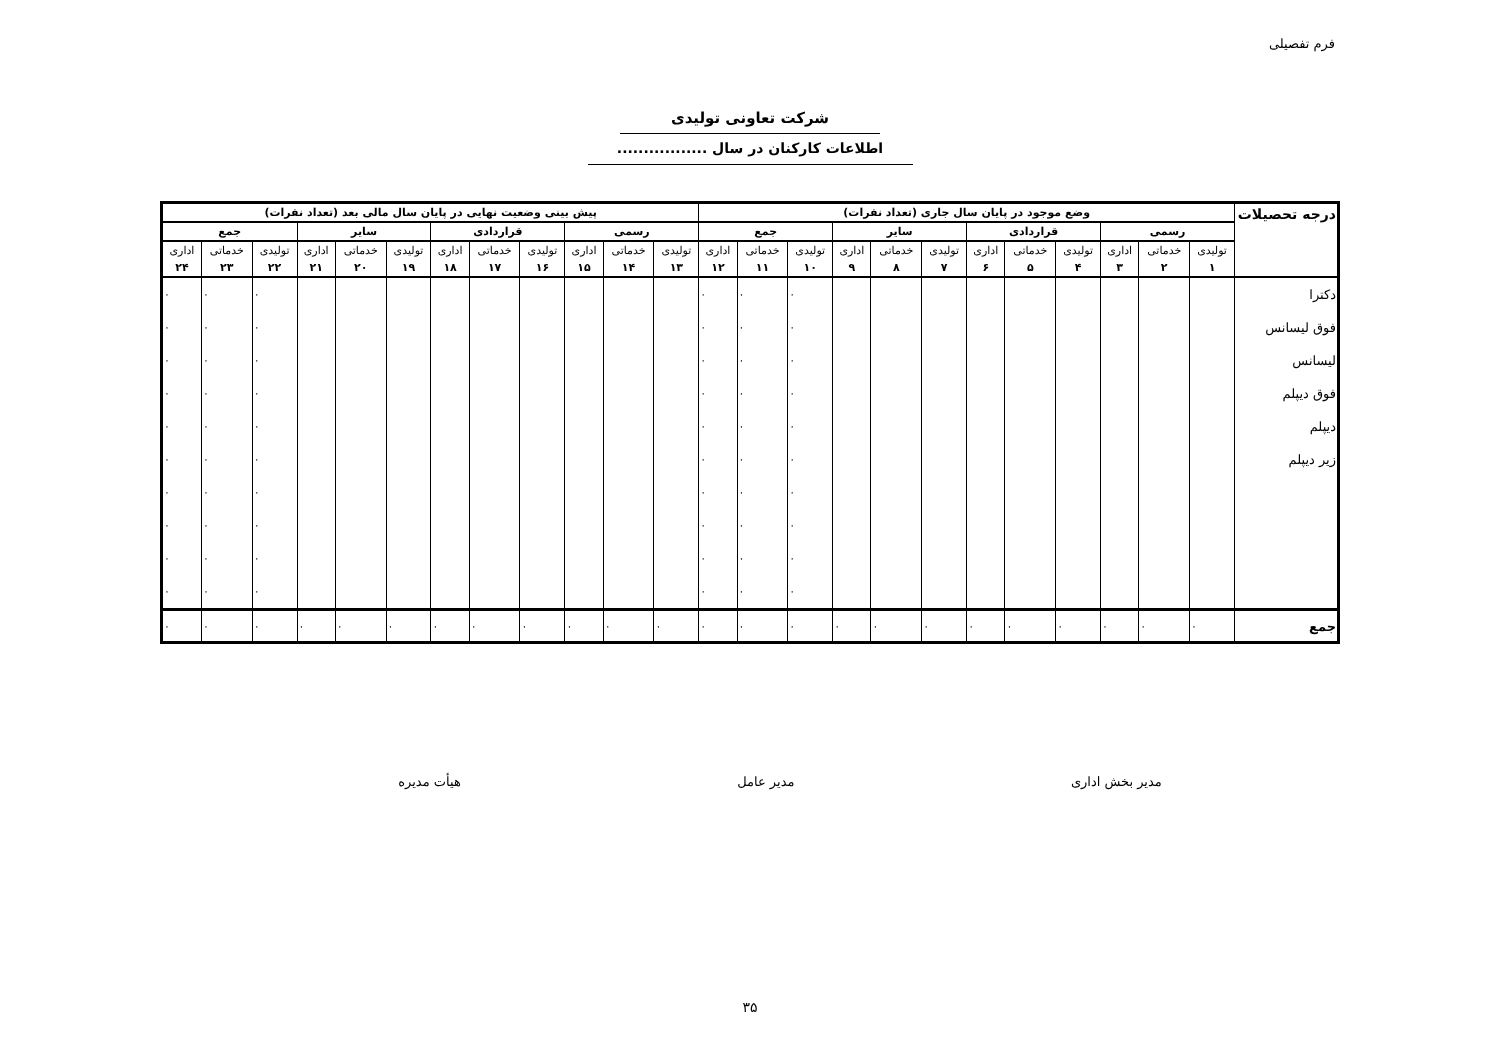فرم تفصیلی
شرکت تعاونی تولیدی
اطلاعات کارکنان در سال .................
| درجه تحصیلات | وضع موجود در پایان سال جاری (تعداد نفرات) | | | | | | | | | | | | پیش بینی وضعیت نهایی در پایان سال مالی بعد (تعداد نفرات) | | | | | | | | | | | |
| --- | --- | --- | --- | --- | --- | --- | --- | --- | --- | --- | --- | --- | --- | --- | --- | --- | --- | --- | --- | --- | --- | --- | --- | --- |
| | رسمی | | | قراردادی | | | سایر | | | جمع | | | رسمی | | | قراردادی | | | سایر | | | جمع | | |
| | تولیدی | خدماتی | اداری | تولیدی | خدماتی | اداری | تولیدی | خدماتی | اداری | تولیدی | خدماتی | اداری | تولیدی | خدماتی | اداری | تولیدی | خدماتی | اداری | تولیدی | خدماتی | اداری | تولیدی | خدماتی | اداری |
| | ۱ | ۲ | ۳ | ۴ | ۵ | ۶ | ۷ | ۸ | ۹ | ۱۰ | ۱۱ | ۱۲ | ۱۳ | ۱۴ | ۱۵ | ۱۶ | ۱۷ | ۱۸ | ۱۹ | ۲۰ | ۲۱ | ۲۲ | ۲۳ | ۲۴ |
| دکترا | | | | | | | | | | ۰ | ۰ | ۰ | | | | | | | | | | ۰ | ۰ | ۰ |
| فوق لیسانس | | | | | | | | | | ۰ | ۰ | ۰ | | | | | | | | | | ۰ | ۰ | ۰ |
| لیسانس | | | | | | | | | | ۰ | ۰ | ۰ | | | | | | | | | | ۰ | ۰ | ۰ |
| فوق دیپلم | | | | | | | | | | ۰ | ۰ | ۰ | | | | | | | | | | ۰ | ۰ | ۰ |
| دیپلم | | | | | | | | | | ۰ | ۰ | ۰ | | | | | | | | | | ۰ | ۰ | ۰ |
| زیر دیپلم | | | | | | | | | | ۰ | ۰ | ۰ | | | | | | | | | | ۰ | ۰ | ۰ |
| | | | | | | | | | | ۰ | ۰ | ۰ | | | | | | | | | | ۰ | ۰ | ۰ |
| | | | | | | | | | | ۰ | ۰ | ۰ | | | | | | | | | | ۰ | ۰ | ۰ |
| | | | | | | | | | | ۰ | ۰ | ۰ | | | | | | | | | | ۰ | ۰ | ۰ |
| | | | | | | | | | | ۰ | ۰ | ۰ | | | | | | | | | | ۰ | ۰ | ۰ |
| جمع | ۰ | ۰ | ۰ | ۰ | ۰ | ۰ | ۰ | ۰ | ۰ | ۰ | ۰ | ۰ | ۰ | ۰ | ۰ | ۰ | ۰ | ۰ | ۰ | ۰ | ۰ | ۰ | ۰ | ۰ |
مدیر بخش اداری مدیر عامل هیأت مدیره
۳۵